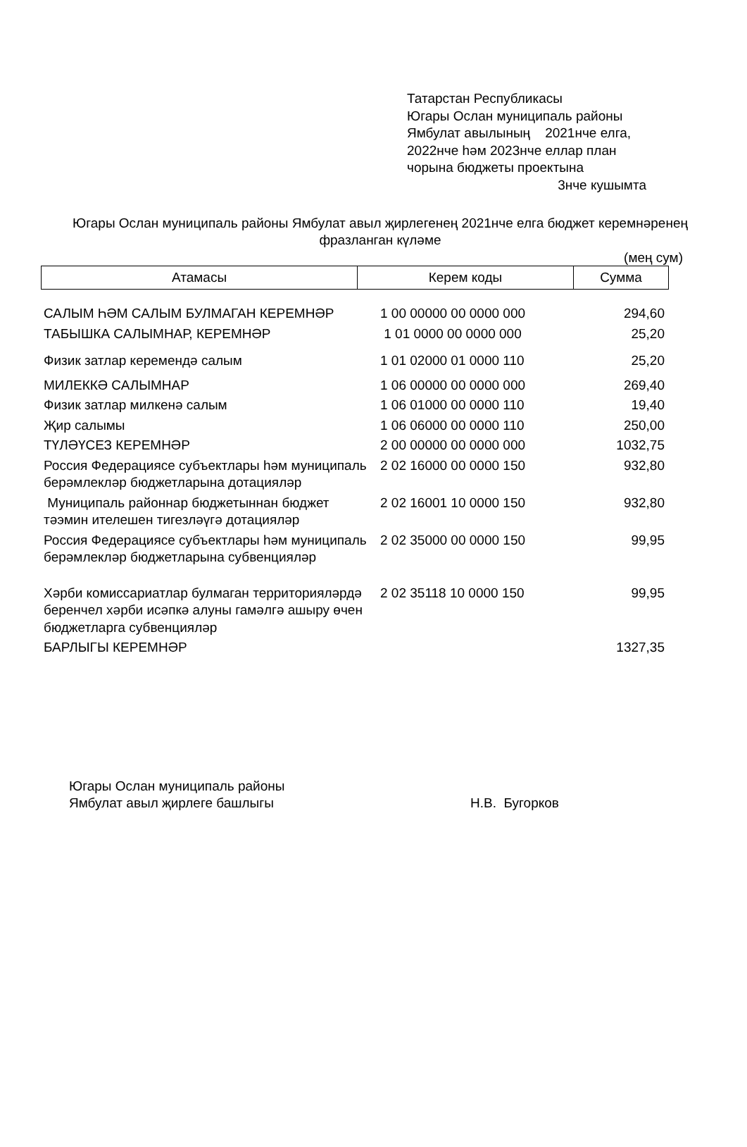Татарстан Республикасы
Югары Ослан муниципаль районы
Ямбулат авылының 2021нче елга,
2022нче һәм 2023нче еллар план
чорына бюджеты проектына
3нче кушымта
Югары Ослан муниципаль районы Ямбулат авыл җирлегенең 2021нче елга бюджет керемнәренең фразланган күләме
(мең сум)
| Атамасы | Керем коды | Сумма |
| --- | --- | --- |
| САЛЫМ ҺӘМ САЛЫМ БУЛМАГАН КЕРЕМНӘР | 1 00 00000 00 0000 000 | 294,60 |
| ТАБЫШКА САЛЫМНАР, КЕРЕМНӘР | 1 01 0000 00 0000 000 | 25,20 |
| Физик затлар керемендә салым | 1 01 02000 01 0000 110 | 25,20 |
| МИЛЕККӘ САЛЫМНАР | 1 06 00000 00 0000 000 | 269,40 |
| Физик затлар милкенә салым | 1 06 01000 00 0000 110 | 19,40 |
| Җир салымы | 1 06 06000 00 0000 110 | 250,00 |
| ТҮЛӘҮСЕЗ КЕРЕМНӘР | 2 00 00000 00 0000 000 | 1032,75 |
| Россия Федерациясе субъектлары һәм муниципаль берәмлекләр бюджетларына дотацияләр | 2 02 16000 00 0000 150 | 932,80 |
| Муниципаль районнар бюджетыннан бюджет тәэмин ителешен тигезләүгә дотацияләр | 2 02 16001 10 0000 150 | 932,80 |
| Россия Федерациясе субъектлары һәм муниципаль берәмлекләр бюджетларына субвенцияләр | 2 02 35000 00 0000 150 | 99,95 |
| Хәрби комиссариатлар булмаган территорияләрдә беренчел хәрби исәпкә алуны гамәлгә ашыру өчен бюджетларга субвенцияләр | 2 02 35118 10 0000 150 | 99,95 |
| БАРЛЫГЫ КЕРЕМНӘР | | 1327,35 |
Югары Ослан муниципаль районы
Ямбулат авыл җирлеге башлыгы
Н.В. Бугорков